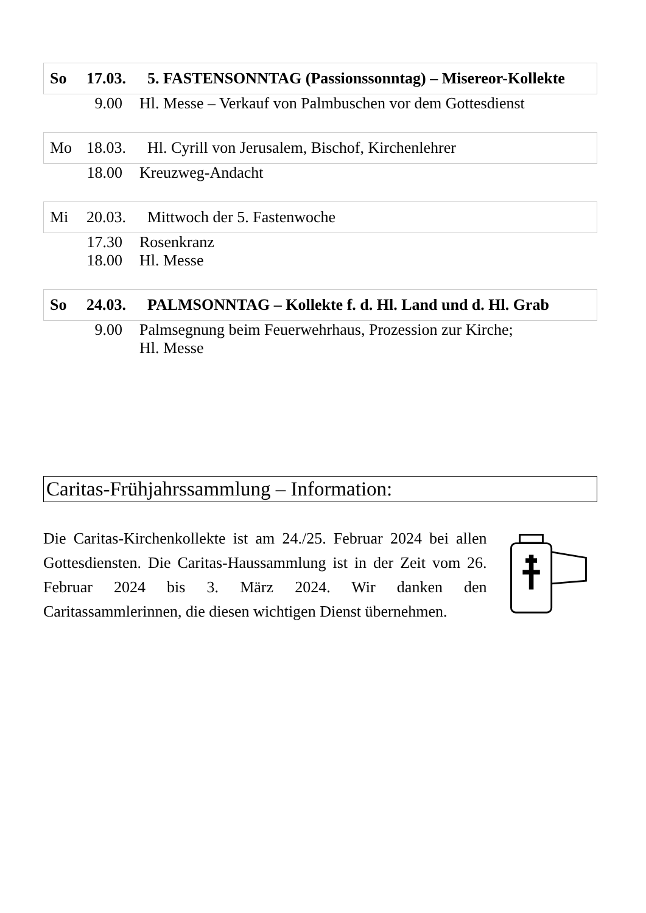| So | 17.03. | 5. FASTENSONNTAG (Passionssonntag) – Misereor-Kollekte |
| 9.00 | Hl. Messe – Verkauf von Palmbuschen vor dem Gottesdienst |
| Mo | 18.03. | Hl. Cyrill von Jerusalem, Bischof, Kirchenlehrer |
| 18.00 | Kreuzweg-Andacht |
| Mi | 20.03. | Mittwoch der 5. Fastenwoche |
| 17.30 | Rosenkranz |
| 18.00 | Hl. Messe |
| So | 24.03. | PALMSONNTAG – Kollekte f. d. Hl. Land und d. Hl. Grab |
| 9.00 | Palmsegnung beim Feuerwehrhaus, Prozession zur Kirche; Hl. Messe |
Caritas-Frühjahrssammlung – Information:
Die Caritas-Kirchenkollekte ist am 24./25. Februar 2024 bei allen Gottesdiensten. Die Caritas-Haussammlung ist in der Zeit vom 26. Februar 2024 bis 3. März 2024. Wir danken den Caritassammlerinnen, die diesen wichtigen Dienst übernehmen.